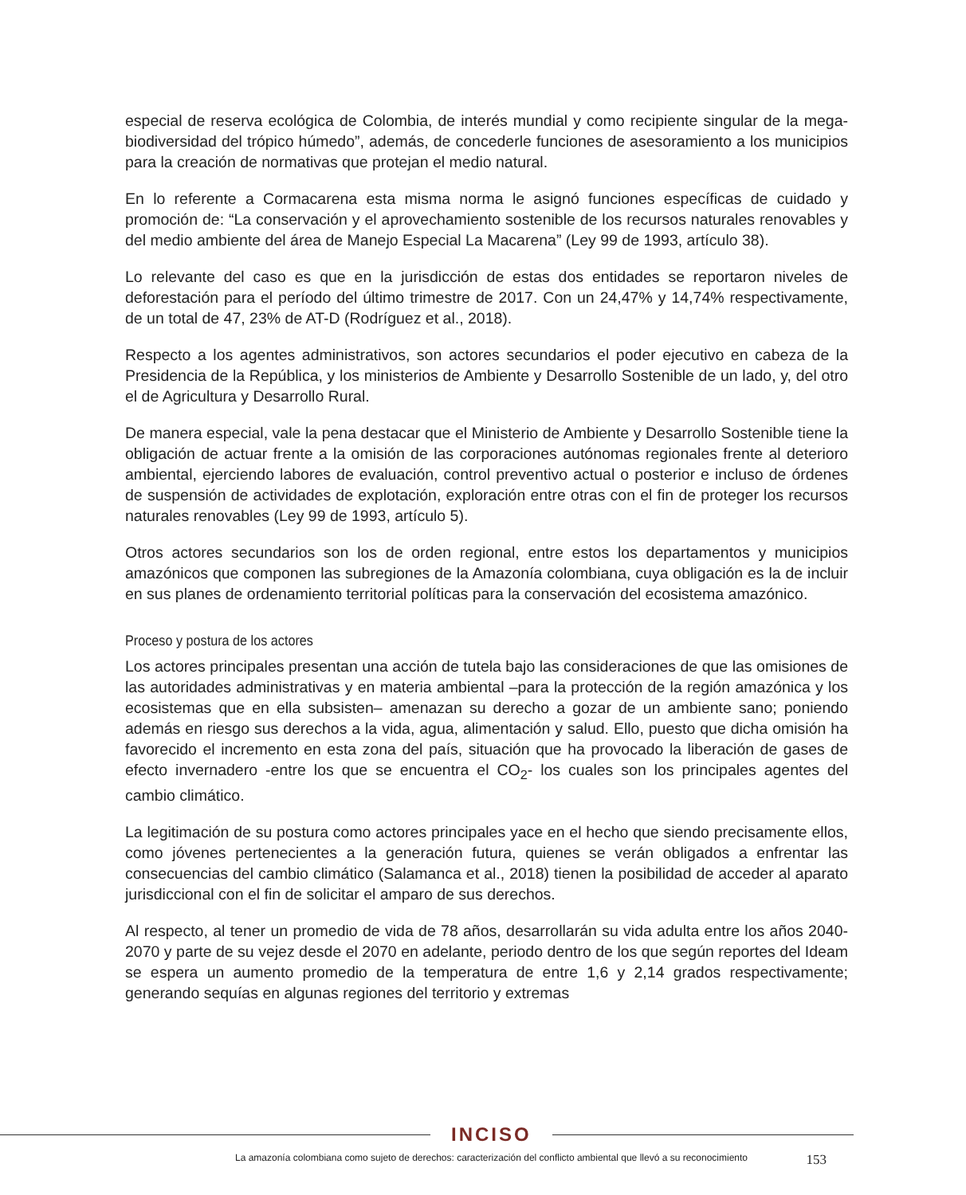especial de reserva ecológica de Colombia, de interés mundial y como recipiente singular de la mega-biodiversidad del trópico húmedo”, además, de concederle funciones de asesoramiento a los municipios para la creación de normativas que protejan el medio natural.
En lo referente a Cormacarena esta misma norma le asignó funciones específicas de cuidado y promoción de: “La conservación y el aprovechamiento sostenible de los recursos naturales renovables y del medio ambiente del área de Manejo Especial La Macarena” (Ley 99 de 1993, artículo 38).
Lo relevante del caso es que en la jurisdicción de estas dos entidades se reportaron niveles de deforestación para el período del último trimestre de 2017. Con un 24,47% y 14,74% respectivamente, de un total de 47, 23% de AT-D (Rodríguez et al., 2018).
Respecto a los agentes administrativos, son actores secundarios el poder ejecutivo en cabeza de la Presidencia de la República, y los ministerios de Ambiente y Desarrollo Sostenible de un lado, y, del otro el de Agricultura y Desarrollo Rural.
De manera especial, vale la pena destacar que el Ministerio de Ambiente y Desarrollo Sostenible tiene la obligación de actuar frente a la omisión de las corporaciones autónomas regionales frente al deterioro ambiental, ejerciendo labores de evaluación, control preventivo actual o posterior e incluso de órdenes de suspensión de actividades de explotación, exploración entre otras con el fin de proteger los recursos naturales renovables (Ley 99 de 1993, artículo 5).
Otros actores secundarios son los de orden regional, entre estos los departamentos y municipios amazónicos que componen las subregiones de la Amazonía colombiana, cuya obligación es la de incluir en sus planes de ordenamiento territorial políticas para la conservación del ecosistema amazónico.
Proceso y postura de los actores
Los actores principales presentan una acción de tutela bajo las consideraciones de que las omisiones de las autoridades administrativas y en materia ambiental –para la protección de la región amazónica y los ecosistemas que en ella subsisten– amenazan su derecho a gozar de un ambiente sano; poniendo además en riesgo sus derechos a la vida, agua, alimentación y salud. Ello, puesto que dicha omisión ha favorecido el incremento en esta zona del país, situación que ha provocado la liberación de gases de efecto invernadero -entre los que se encuentra el CO<sub>2</sub>- los cuales son los principales agentes del cambio climático.
La legitimación de su postura como actores principales yace en el hecho que siendo precisamente ellos, como jóvenes pertenecientes a la generación futura, quienes se verán obligados a enfrentar las consecuencias del cambio climático (Salamanca et al., 2018) tienen la posibilidad de acceder al aparato jurisdiccional con el fin de solicitar el amparo de sus derechos.
Al respecto, al tener un promedio de vida de 78 años, desarrollarán su vida adulta entre los años 2040-2070 y parte de su vejez desde el 2070 en adelante, periodo dentro de los que según reportes del Ideam se espera un aumento promedio de la temperatura de entre 1,6 y 2,14 grados respectivamente; generando sequías en algunas regiones del territorio y extremas
INCISO
La amazonía colombiana como sujeto de derechos: caracterización del conflicto ambiental que llevó a su reconocimiento 153